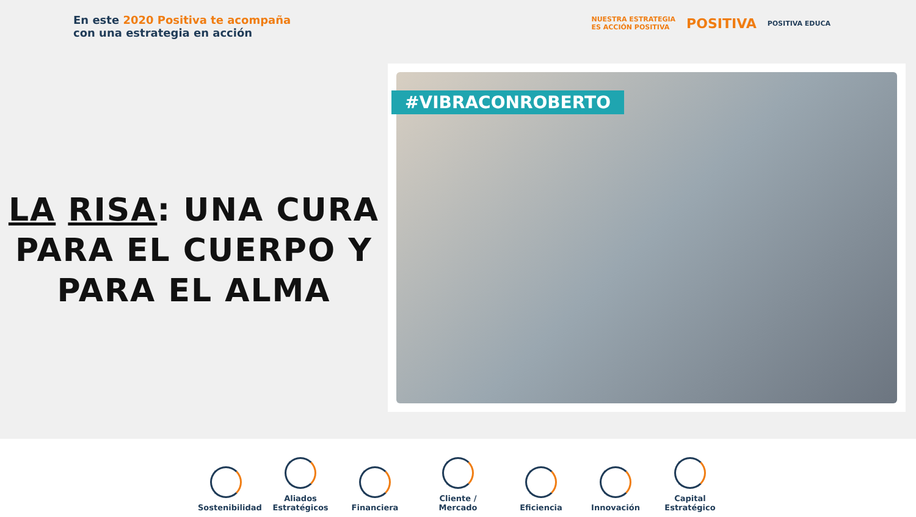En este 2020 Positiva te acompaña
con una estrategia en acción
NUESTRA ESTRATEGIA
ES ACCIÓN POSITIVA
POSITIVA
POSITIVA EDUCA
LA RISA: UNA CURA PARA EL CUERPO Y PARA EL ALMA
#VIBRACONROBERTO
Sostenibilidad
Aliados Estratégicos
Financiera
Cliente / Mercado
Eficiencia
Innovación
Capital Estratégico